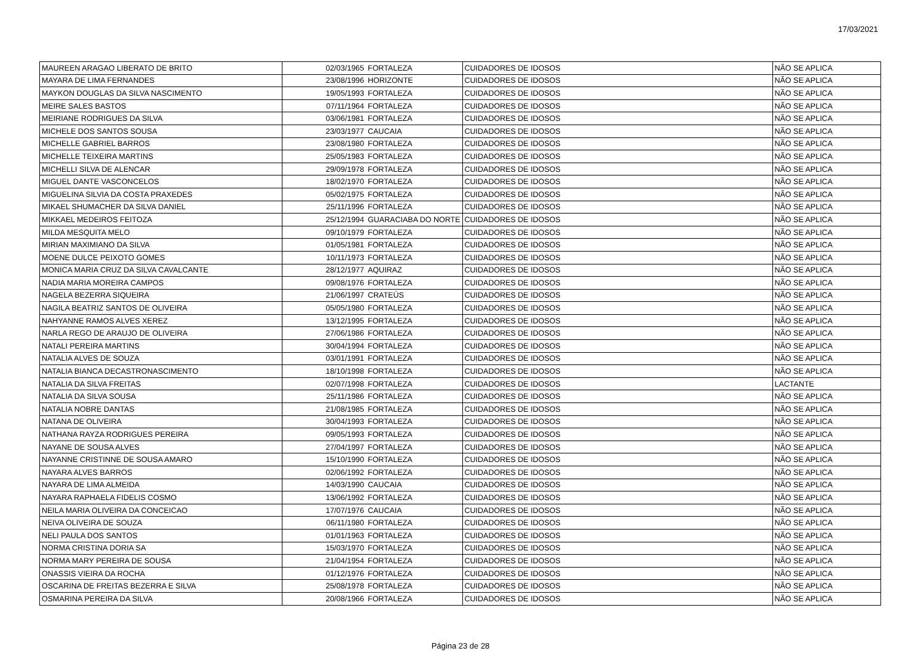17/03/2021
| MAUREEN ARAGAO LIBERATO DE BRITO | 02/03/1965 | FORTALEZA | CUIDADORES DE IDOSOS | NÃO SE APLICA |
| MAYARA DE LIMA FERNANDES | 23/08/1996 | HORIZONTE | CUIDADORES DE IDOSOS | NÃO SE APLICA |
| MAYKON DOUGLAS DA SILVA NASCIMENTO | 19/05/1993 | FORTALEZA | CUIDADORES DE IDOSOS | NÃO SE APLICA |
| MEIRE SALES BASTOS | 07/11/1964 | FORTALEZA | CUIDADORES DE IDOSOS | NÃO SE APLICA |
| MEIRIANE RODRIGUES DA SILVA | 03/06/1981 | FORTALEZA | CUIDADORES DE IDOSOS | NÃO SE APLICA |
| MICHELE DOS SANTOS SOUSA | 23/03/1977 | CAUCAIA | CUIDADORES DE IDOSOS | NÃO SE APLICA |
| MICHELLE GABRIEL BARROS | 23/08/1980 | FORTALEZA | CUIDADORES DE IDOSOS | NÃO SE APLICA |
| MICHELLE TEIXEIRA MARTINS | 25/05/1983 | FORTALEZA | CUIDADORES DE IDOSOS | NÃO SE APLICA |
| MICHELLI SILVA DE ALENCAR | 29/09/1978 | FORTALEZA | CUIDADORES DE IDOSOS | NÃO SE APLICA |
| MIGUEL DANTE VASCONCELOS | 18/02/1970 | FORTALEZA | CUIDADORES DE IDOSOS | NÃO SE APLICA |
| MIGUELINA SILVIA DA COSTA PRAXEDES | 05/02/1975 | FORTALEZA | CUIDADORES DE IDOSOS | NÃO SE APLICA |
| MIKAEL SHUMACHER DA SILVA DANIEL | 25/11/1996 | FORTALEZA | CUIDADORES DE IDOSOS | NÃO SE APLICA |
| MIKKAEL MEDEIROS FEITOZA | 25/12/1994 | GUARACIABA DO NORTE | CUIDADORES DE IDOSOS | NÃO SE APLICA |
| MILDA MESQUITA MELO | 09/10/1979 | FORTALEZA | CUIDADORES DE IDOSOS | NÃO SE APLICA |
| MIRIAN MAXIMIANO DA SILVA | 01/05/1981 | FORTALEZA | CUIDADORES DE IDOSOS | NÃO SE APLICA |
| MOENE DULCE PEIXOTO GOMES | 10/11/1973 | FORTALEZA | CUIDADORES DE IDOSOS | NÃO SE APLICA |
| MONICA MARIA CRUZ DA SILVA CAVALCANTE | 28/12/1977 | AQUIRAZ | CUIDADORES DE IDOSOS | NÃO SE APLICA |
| NADIA MARIA MOREIRA CAMPOS | 09/08/1976 | FORTALEZA | CUIDADORES DE IDOSOS | NÃO SE APLICA |
| NAGELA BEZERRA SIQUEIRA | 21/06/1997 | CRATEÚS | CUIDADORES DE IDOSOS | NÃO SE APLICA |
| NAGILA BEATRIZ SANTOS DE OLIVEIRA | 05/05/1980 | FORTALEZA | CUIDADORES DE IDOSOS | NÃO SE APLICA |
| NAHYANNE RAMOS ALVES XEREZ | 13/12/1995 | FORTALEZA | CUIDADORES DE IDOSOS | NÃO SE APLICA |
| NARLA REGO DE ARAUJO DE OLIVEIRA | 27/06/1986 | FORTALEZA | CUIDADORES DE IDOSOS | NÃO SE APLICA |
| NATALI PEREIRA MARTINS | 30/04/1994 | FORTALEZA | CUIDADORES DE IDOSOS | NÃO SE APLICA |
| NATALIA ALVES DE SOUZA | 03/01/1991 | FORTALEZA | CUIDADORES DE IDOSOS | NÃO SE APLICA |
| NATALIA BIANCA DECASTRONASCIMENTO | 18/10/1998 | FORTALEZA | CUIDADORES DE IDOSOS | NÃO SE APLICA |
| NATALIA DA SILVA FREITAS | 02/07/1998 | FORTALEZA | CUIDADORES DE IDOSOS | LACTANTE |
| NATALIA DA SILVA SOUSA | 25/11/1986 | FORTALEZA | CUIDADORES DE IDOSOS | NÃO SE APLICA |
| NATALIA NOBRE DANTAS | 21/08/1985 | FORTALEZA | CUIDADORES DE IDOSOS | NÃO SE APLICA |
| NATANA DE OLIVEIRA | 30/04/1993 | FORTALEZA | CUIDADORES DE IDOSOS | NÃO SE APLICA |
| NATHANA RAYZA RODRIGUES PEREIRA | 09/05/1993 | FORTALEZA | CUIDADORES DE IDOSOS | NÃO SE APLICA |
| NAYANE DE SOUSA ALVES | 27/04/1997 | FORTALEZA | CUIDADORES DE IDOSOS | NÃO SE APLICA |
| NAYANNE CRISTINNE DE SOUSA AMARO | 15/10/1990 | FORTALEZA | CUIDADORES DE IDOSOS | NÃO SE APLICA |
| NAYARA ALVES BARROS | 02/06/1992 | FORTALEZA | CUIDADORES DE IDOSOS | NÃO SE APLICA |
| NAYARA DE LIMA ALMEIDA | 14/03/1990 | CAUCAIA | CUIDADORES DE IDOSOS | NÃO SE APLICA |
| NAYARA RAPHAELA FIDELIS COSMO | 13/06/1992 | FORTALEZA | CUIDADORES DE IDOSOS | NÃO SE APLICA |
| NEILA MARIA OLIVEIRA DA CONCEICAO | 17/07/1976 | CAUCAIA | CUIDADORES DE IDOSOS | NÃO SE APLICA |
| NEIVA OLIVEIRA DE SOUZA | 06/11/1980 | FORTALEZA | CUIDADORES DE IDOSOS | NÃO SE APLICA |
| NELI PAULA DOS SANTOS | 01/01/1963 | FORTALEZA | CUIDADORES DE IDOSOS | NÃO SE APLICA |
| NORMA CRISTINA DORIA SA | 15/03/1970 | FORTALEZA | CUIDADORES DE IDOSOS | NÃO SE APLICA |
| NORMA MARY PEREIRA DE SOUSA | 21/04/1954 | FORTALEZA | CUIDADORES DE IDOSOS | NÃO SE APLICA |
| ONASSIS VIEIRA DA ROCHA | 01/12/1976 | FORTALEZA | CUIDADORES DE IDOSOS | NÃO SE APLICA |
| OSCARINA DE FREITAS BEZERRA E SILVA | 25/08/1978 | FORTALEZA | CUIDADORES DE IDOSOS | NÃO SE APLICA |
| OSMARINA PEREIRA DA SILVA | 20/08/1966 | FORTALEZA | CUIDADORES DE IDOSOS | NÃO SE APLICA |
Página 23 de 28